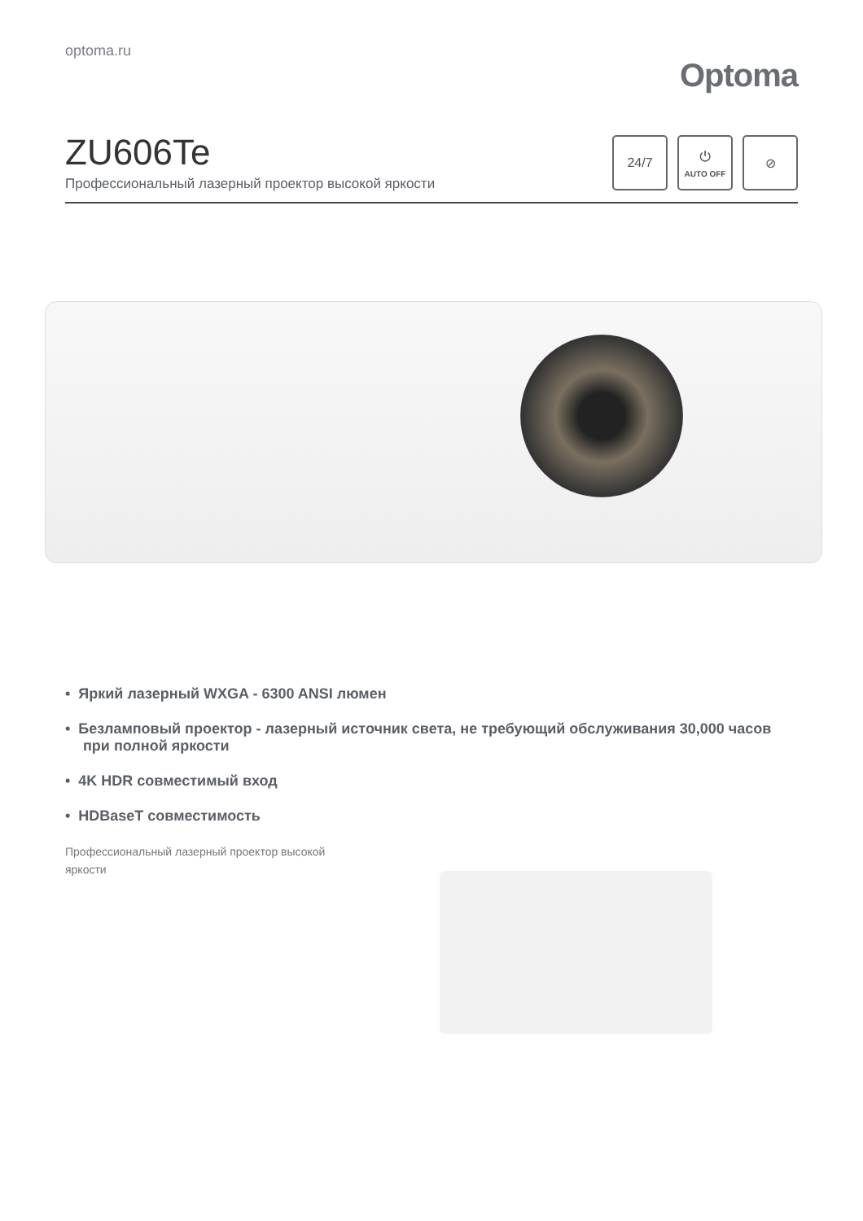optoma.ru
Optoma
ZU606Te
Профессиональный лазерный проектор высокой яркости
24/7 ⏻
AUTO OFF
⊘
• Яркий лазерный WXGA - 6300 ANSI люмен
• Безламповый проектор - лазерный источник света, не требующий обслуживания 30,000 часов при полной яркости
• 4K HDR совместимый вход
• HDBaseT совместимость
Профессиональный лазерный проектор высокой яркости